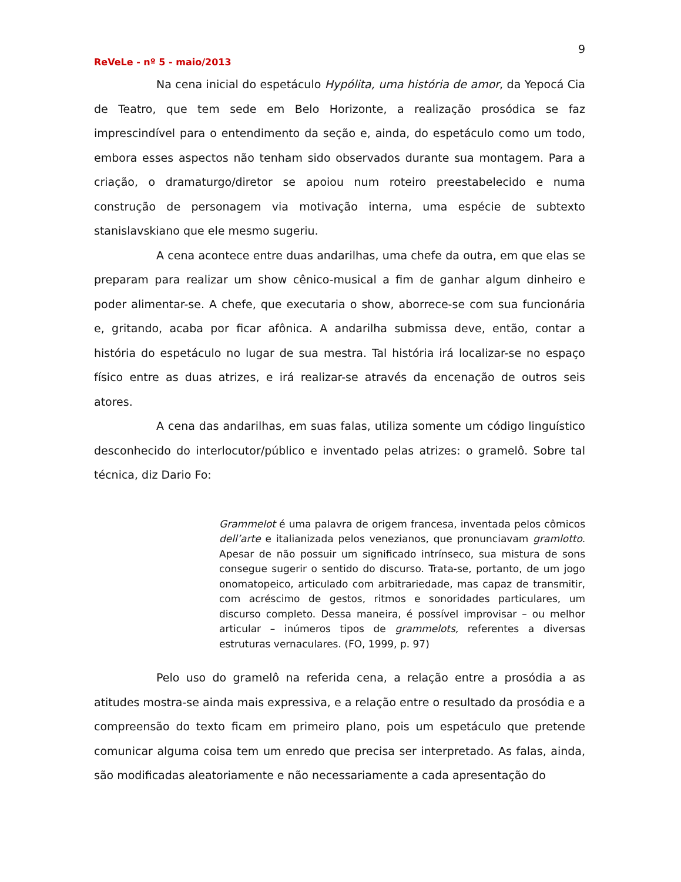9
ReVeLe - nº 5 - maio/2013
Na cena inicial do espetáculo Hypólita, uma história de amor, da Yepocá Cia de Teatro, que tem sede em Belo Horizonte, a realização prosódica se faz imprescindível para o entendimento da seção e, ainda, do espetáculo como um todo, embora esses aspectos não tenham sido observados durante sua montagem. Para a criação, o dramaturgo/diretor se apoiou num roteiro preestabelecido e numa construção de personagem via motivação interna, uma espécie de subtexto stanislavskiano que ele mesmo sugeriu.
A cena acontece entre duas andarilhas, uma chefe da outra, em que elas se preparam para realizar um show cênico-musical a fim de ganhar algum dinheiro e poder alimentar-se. A chefe, que executaria o show, aborrece-se com sua funcionária e, gritando, acaba por ficar afônica. A andarilha submissa deve, então, contar a história do espetáculo no lugar de sua mestra. Tal história irá localizar-se no espaço físico entre as duas atrizes, e irá realizar-se através da encenação de outros seis atores.
A cena das andarilhas, em suas falas, utiliza somente um código linguístico desconhecido do interlocutor/público e inventado pelas atrizes: o gramelô. Sobre tal técnica, diz Dario Fo:
Grammelot é uma palavra de origem francesa, inventada pelos cômicos dell’arte e italianizada pelos venezianos, que pronunciavam gramlotto. Apesar de não possuir um significado intrínseco, sua mistura de sons consegue sugerir o sentido do discurso. Trata-se, portanto, de um jogo onomatopeico, articulado com arbitrariedade, mas capaz de transmitir, com acréscimo de gestos, ritmos e sonoridades particulares, um discurso completo. Dessa maneira, é possível improvisar – ou melhor articular – inúmeros tipos de grammelots, referentes a diversas estruturas vernaculares. (FO, 1999, p. 97)
Pelo uso do gramelô na referida cena, a relação entre a prosódia a as atitudes mostra-se ainda mais expressiva, e a relação entre o resultado da prosódia e a compreensão do texto ficam em primeiro plano, pois um espetáculo que pretende comunicar alguma coisa tem um enredo que precisa ser interpretado. As falas, ainda, são modificadas aleatoriamente e não necessariamente a cada apresentação do